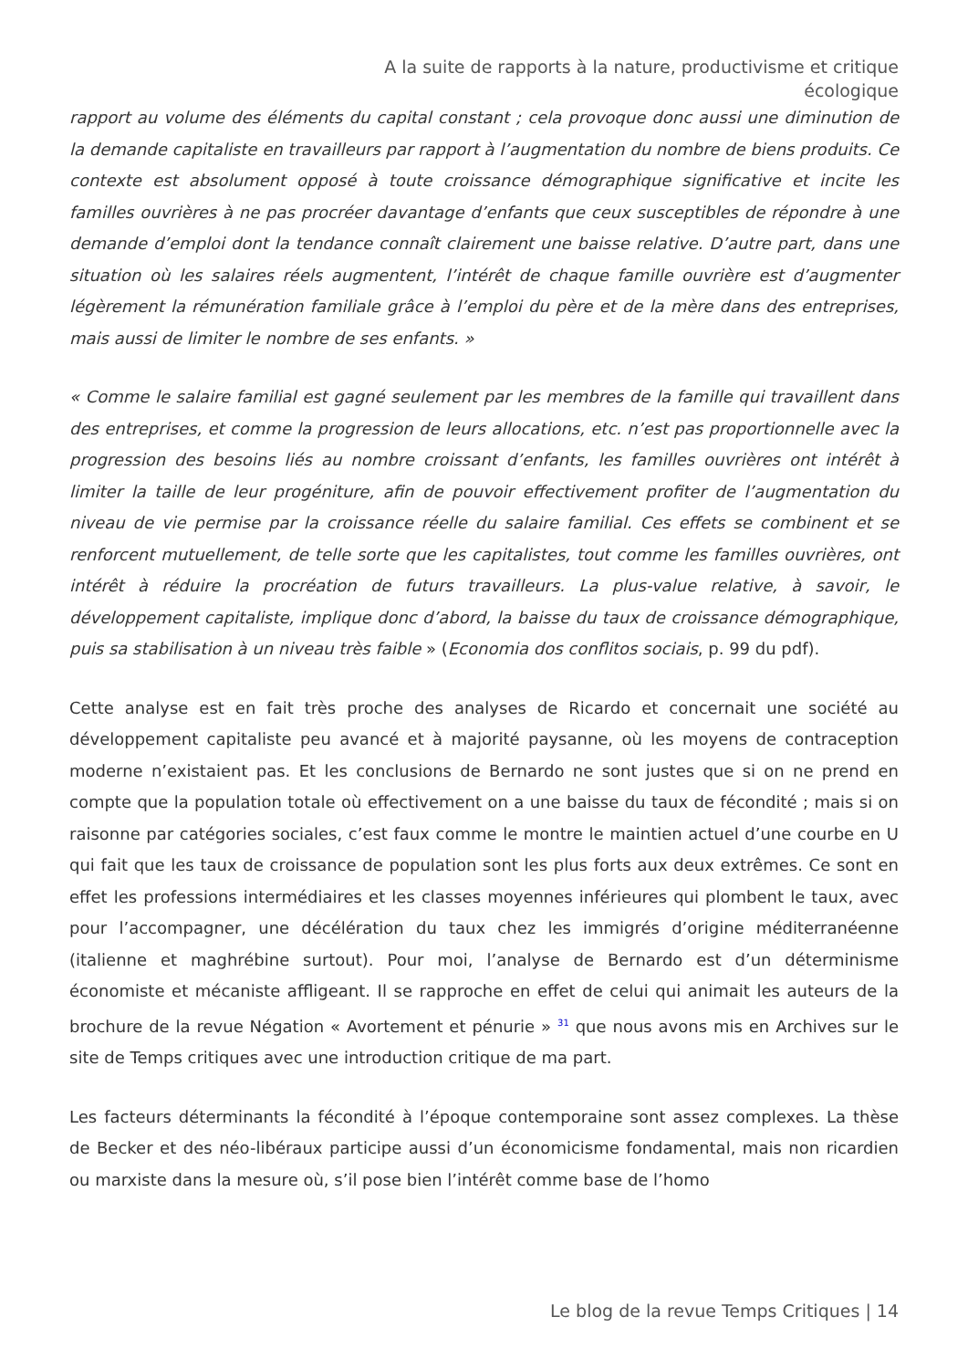A la suite de rapports à la nature, productivisme et critique écologique
rapport au volume des éléments du capital constant ; cela provoque donc aussi une diminution de la demande capitaliste en travailleurs par rapport à l’augmentation du nombre de biens produits. Ce contexte est absolument opposé à toute croissance démographique significative et incite les familles ouvrières à ne pas procréer davantage d’enfants que ceux susceptibles de répondre à une demande d’emploi dont la tendance connaît clairement une baisse relative. D’autre part, dans une situation où les salaires réels augmentent, l’intérêt de chaque famille ouvrière est d’augmenter légèrement la rémunération familiale grâce à l’emploi du père et de la mère dans des entreprises, mais aussi de limiter le nombre de ses enfants. »
« Comme le salaire familial est gagné seulement par les membres de la famille qui travaillent dans des entreprises, et comme la progression de leurs allocations, etc. n’est pas proportionnelle avec la progression des besoins liés au nombre croissant d’enfants, les familles ouvrières ont intérêt à limiter la taille de leur progéniture, afin de pouvoir effectivement profiter de l’augmentation du niveau de vie permise par la croissance réelle du salaire familial. Ces effets se combinent et se renforcent mutuellement, de telle sorte que les capitalistes, tout comme les familles ouvrières, ont intérêt à réduire la procréation de futurs travailleurs. La plus-value relative, à savoir, le développement capitaliste, implique donc d’abord, la baisse du taux de croissance démographique, puis sa stabilisation à un niveau très faible » (Economia dos conflitos sociais, p. 99 du pdf).
Cette analyse est en fait très proche des analyses de Ricardo et concernait une société au développement capitaliste peu avancé et à majorité paysanne, où les moyens de contraception moderne n’existaient pas. Et les conclusions de Bernardo ne sont justes que si on ne prend en compte que la population totale où effectivement on a une baisse du taux de fécondité ; mais si on raisonne par catégories sociales, c’est faux comme le montre le maintien actuel d’une courbe en U qui fait que les taux de croissance de population sont les plus forts aux deux extrêmes. Ce sont en effet les professions intermédiaires et les classes moyennes inférieures qui plombent le taux, avec pour l’accompagner, une décélération du taux chez les immigrés d’origine méditerranéenne (italienne et maghrébine surtout). Pour moi, l’analyse de Bernardo est d’un déterminisme économiste et mécaniste affligeant. Il se rapproche en effet de celui qui animait les auteurs de la brochure de la revue Négation « Avortement et pénurie » <sup>31</sup> que nous avons mis en Archives sur le site de Temps critiques avec une introduction critique de ma part.
Les facteurs déterminants la fécondité à l’époque contemporaine sont assez complexes. La thèse de Becker et des néo-libéraux participe aussi d’un économicisme fondamental, mais non ricardien ou marxiste dans la mesure où, s’il pose bien l’intérêt comme base de l’homo
Le blog de la revue Temps Critiques | 14